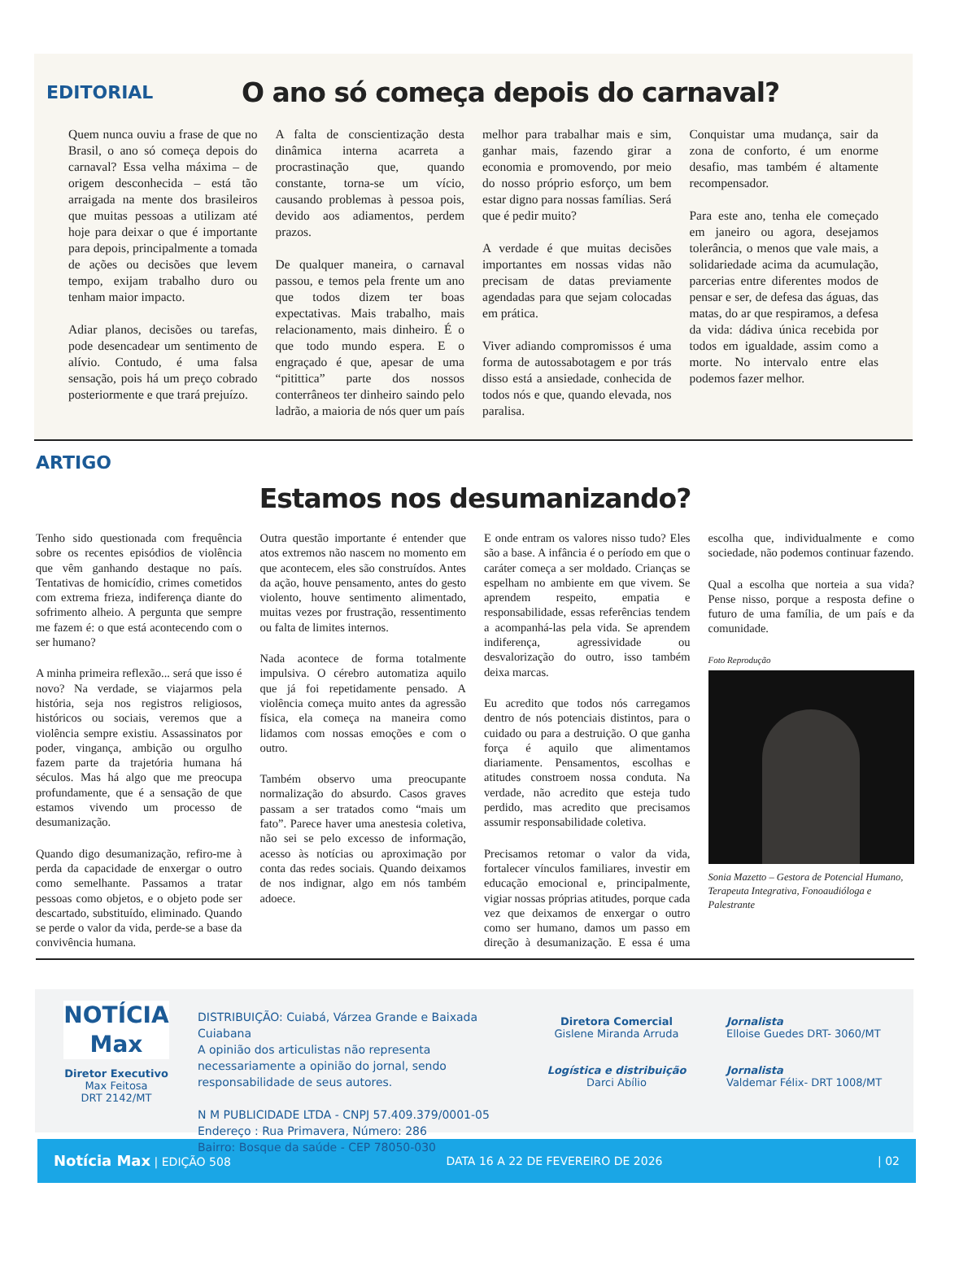EDITORIAL
O ano só começa depois do carnaval?
Quem nunca ouviu a frase de que no Brasil, o ano só começa depois do carnaval? Essa velha máxima – de origem desconhecida – está tão arraigada na mente dos brasileiros que muitas pessoas a utilizam até hoje para deixar o que é importante para depois, principalmente a tomada de ações ou decisões que levem tempo, exijam trabalho duro ou tenham maior impacto.
Adiar planos, decisões ou tarefas, pode desencadear um sentimento de alívio. Contudo, é uma falsa sensação, pois há um preço cobrado posteriormente e que trará prejuízo.
A falta de conscientização desta dinâmica interna acarreta a procrastinação que, quando constante, torna-se um vício, causando problemas à pessoa pois, devido aos adiamentos, perdem prazos.
De qualquer maneira, o carnaval passou, e temos pela frente um ano que todos dizem ter boas expectativas. Mais trabalho, mais relacionamento, mais dinheiro. É o que todo mundo espera. E o engraçado é que, apesar de uma “pitittica” parte dos nossos conterrâneos ter dinheiro saindo pelo ladrão, a maioria de nós quer um país melhor para trabalhar mais e sim, ganhar mais, fazendo girar a economia e promovendo, por meio do nosso próprio esforço, um bem estar digno para nossas famílias. Será que é pedir muito?
A verdade é que muitas decisões importantes em nossas vidas não precisam de datas previamente agendadas para que sejam colocadas em prática.
Viver adiando compromissos é uma forma de autossabotagem e por trás disso está a ansiedade, conhecida de todos nós e que, quando elevada, nos paralisa.
Conquistar uma mudança, sair da zona de conforto, é um enorme desafio, mas também é altamente recompensador.
Para este ano, tenha ele começado em janeiro ou agora, desejamos tolerância, o menos que vale mais, a solidariedade acima da acumulação, parcerias entre diferentes modos de pensar e ser, de defesa das águas, das matas, do ar que respiramos, a defesa da vida: dádiva única recebida por todos em igualdade, assim como a morte. No intervalo entre elas podemos fazer melhor.
ARTIGO
Estamos nos desumanizando?
Tenho sido questionada com frequência sobre os recentes episódios de violência que vêm ganhando destaque no país. Tentativas de homicídio, crimes cometidos com extrema frieza, indiferença diante do sofrimento alheio. A pergunta que sempre me fazem é: o que está acontecendo com o ser humano?
A minha primeira reflexão... será que isso é novo? Na verdade, se viajarmos pela história, seja nos registros religiosos, históricos ou sociais, veremos que a violência sempre existiu. Assassinatos por poder, vingança, ambição ou orgulho fazem parte da trajetória humana há séculos. Mas há algo que me preocupa profundamente, que é a sensação de que estamos vivendo um processo de desumanização.
Quando digo desumanização, refiro-me à perda da capacidade de enxergar o outro como semelhante. Passamos a tratar pessoas como objetos, e o objeto pode ser descartado, substituído, eliminado. Quando se perde o valor da vida, perde-se a base da convivência humana.
Outra questão importante é entender que atos extremos não nascem no momento em que acontecem, eles são construídos. Antes da ação, houve pensamento, antes do gesto violento, houve sentimento alimentado, muitas vezes por frustração, ressentimento ou falta de limites internos.
Nada acontece de forma totalmente impulsiva. O cérebro automatiza aquilo que já foi repetidamente pensado. A violência começa muito antes da agressão física, ela começa na maneira como lidamos com nossas emoções e com o outro.
Também observo uma preocupante normalização do absurdo. Casos graves passam a ser tratados como “mais um fato”. Parece haver uma anestesia coletiva, não sei se pelo excesso de informação, acesso às notícias ou aproximação por conta das redes sociais. Quando deixamos de nos indignar, algo em nós também adoece.
E onde entram os valores nisso tudo? Eles são a base. A infância é o período em que o caráter começa a ser moldado. Crianças se espelham no ambiente em que vivem. Se aprendem respeito, empatia e responsabilidade, essas referências tendem a acompanhá-las pela vida. Se aprendem indiferença, agressividade ou desvalorização do outro, isso também deixa marcas.
Eu acredito que todos nós carregamos dentro de nós potenciais distintos, para o cuidado ou para a destruição. O que ganha força é aquilo que alimentamos diariamente. Pensamentos, escolhas e atitudes constroem nossa conduta. Na verdade, não acredito que esteja tudo perdido, mas acredito que precisamos assumir responsabilidade coletiva.
Precisamos retomar o valor da vida, fortalecer vínculos familiares, investir em educação emocional e, principalmente, vigiar nossas próprias atitudes, porque cada vez que deixamos de enxergar o outro como ser humano, damos um passo em direção à desumanização. E essa é uma escolha que, individualmente e como sociedade, não podemos continuar fazendo.
Qual a escolha que norteia a sua vida? Pense nisso, porque a resposta define o futuro de uma família, de um país e da comunidade.
Foto Reprodução
Sonia Mazetto – Gestora de Potencial Humano, Terapeuta Integrativa, Fonoaudióloga e Palestrante
NOTÍCIA
Max
Diretor Executivo
Max Feitosa
DRT 2142/MT
DISTRIBUIÇÃO: Cuiabá, Várzea Grande e Baixada Cuiabana
A opinião dos articulistas não representa necessariamente a opinião do jornal, sendo responsabilidade de seus autores.
N M PUBLICIDADE LTDA - CNPJ 57.409.379/0001-05
Endereço : Rua Primavera, Número: 286
Bairro: Bosque da saúde - CEP 78050-030
Diretora Comercial
Gislene Miranda Arruda
Logística e distribuição
Darci Abílio
Jornalista
Elloise Guedes DRT- 3060/MT
Jornalista
Valdemar Félix- DRT 1008/MT
Notícia Max | EDIÇÃO 508 DATA 16 A 22 DE FEVEREIRO DE 2026 | 02